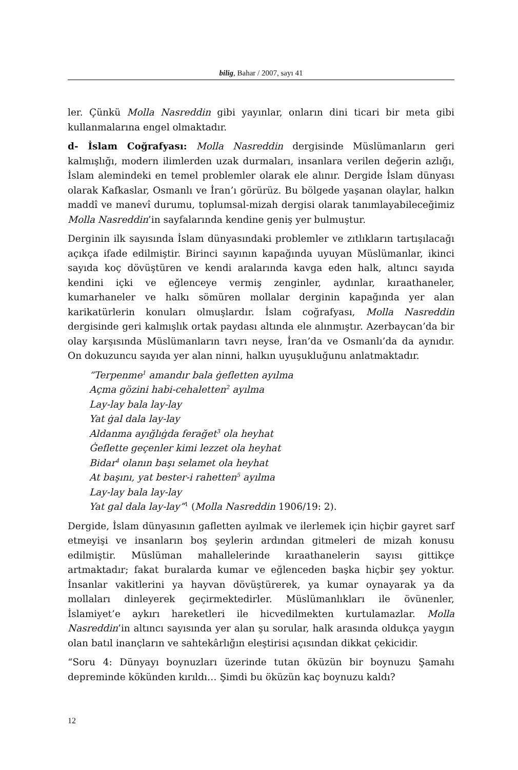bilig, Bahar / 2007, sayı 41
ler. Çünkü Molla Nasreddin gibi yayınlar, onların dini ticari bir meta gibi kullanmalarına engel olmaktadır.
d- İslam Coğrafyası: Molla Nasreddin dergisinde Müslümanların geri kalmışlığı, modern ilimlerden uzak durmaları, insanlara verilen değerin azlığı, İslam alemindeki en temel problemler olarak ele alınır. Dergide İslam dünyası olarak Kafkaslar, Osmanlı ve İran’ı görürüz. Bu bölgede yaşanan olaylar, halkın maddî ve manevî durumu, toplumsal-mizah dergisi olarak tanımlayabileceğimiz Molla Nasreddin’in sayfalarında kendine geniş yer bulmuştur.
Derginin ilk sayısında İslam dünyasındaki problemler ve zıtlıkların tartışılacağı açıkça ifade edilmiştir. Birinci sayının kapağında uyuyan Müslümanlar, ikinci sayıda koç dövüştüren ve kendi aralarında kavga eden halk, altıncı sayıda kendini içki ve eğlenceye vermiş zenginler, aydınlar, kıraathaneler, kumarhaneler ve halkı sömüren mollalar derginin kapağında yer alan karikatürlerin konuları olmuşlardır. İslam coğrafyası, Molla Nasreddin dergisinde geri kalmışlık ortak paydası altında ele alınmıştır. Azerbaycan’da bir olay karşısında Müslümanların tavrı neyse, İran’da ve Osmanlı’da da aynıdır. On dokuzuncu sayıda yer alan ninni, halkın uyuşukluğunu anlatmaktadır.
“Terpenme<sup>1</sup> amandır bala ġefletten ayılma
Açma gözini habi-cehaletten<sup>2</sup> ayılma
Lay-lay bala lay-lay
Yat ġal dala lay-lay
Aldanma ayığlıġda ferağet<sup>3</sup> ola heyhat
Ġeflette geçenler kimi lezzet ola heyhat
Bidar<sup>4</sup> olanın başı selamet ola heyhat
At başını, yat bester-i rahetten<sup>5</sup> ayılma
Lay-lay bala lay-lay
Yat gal dala lay-lay”<sup>1</sup> (Molla Nasreddin 1906/19: 2).
Dergide, İslam dünyasının gafletten ayılmak ve ilerlemek için hiçbir gayret sarf etmeyişi ve insanların boş şeylerin ardından gitmeleri de mizah konusu edilmiştir. Müslüman mahallelerinde kıraathanelerin sayısı gittikçe artmaktadır; fakat buralarda kumar ve eğlenceden başka hiçbir şey yoktur. İnsanlar vakitlerini ya hayvan dövüştürerek, ya kumar oynayarak ya da mollaları dinleyerek geçirmektedirler. Müslümanlıkları ile övünenler, İslamiyet’e aykırı hareketleri ile hicvedilmekten kurtulamazlar. Molla Nasreddin’in altıncı sayısında yer alan şu sorular, halk arasında oldukça yaygın olan batıl inançların ve sahtekârlığın eleştirisi açısından dikkat çekicidir.
“Soru 4: Dünyayı boynuzları üzerinde tutan öküzün bir boynuzu Şamahı depreminde kökünden kırıldı… Şimdi bu öküzün kaç boynuzu kaldı?
12